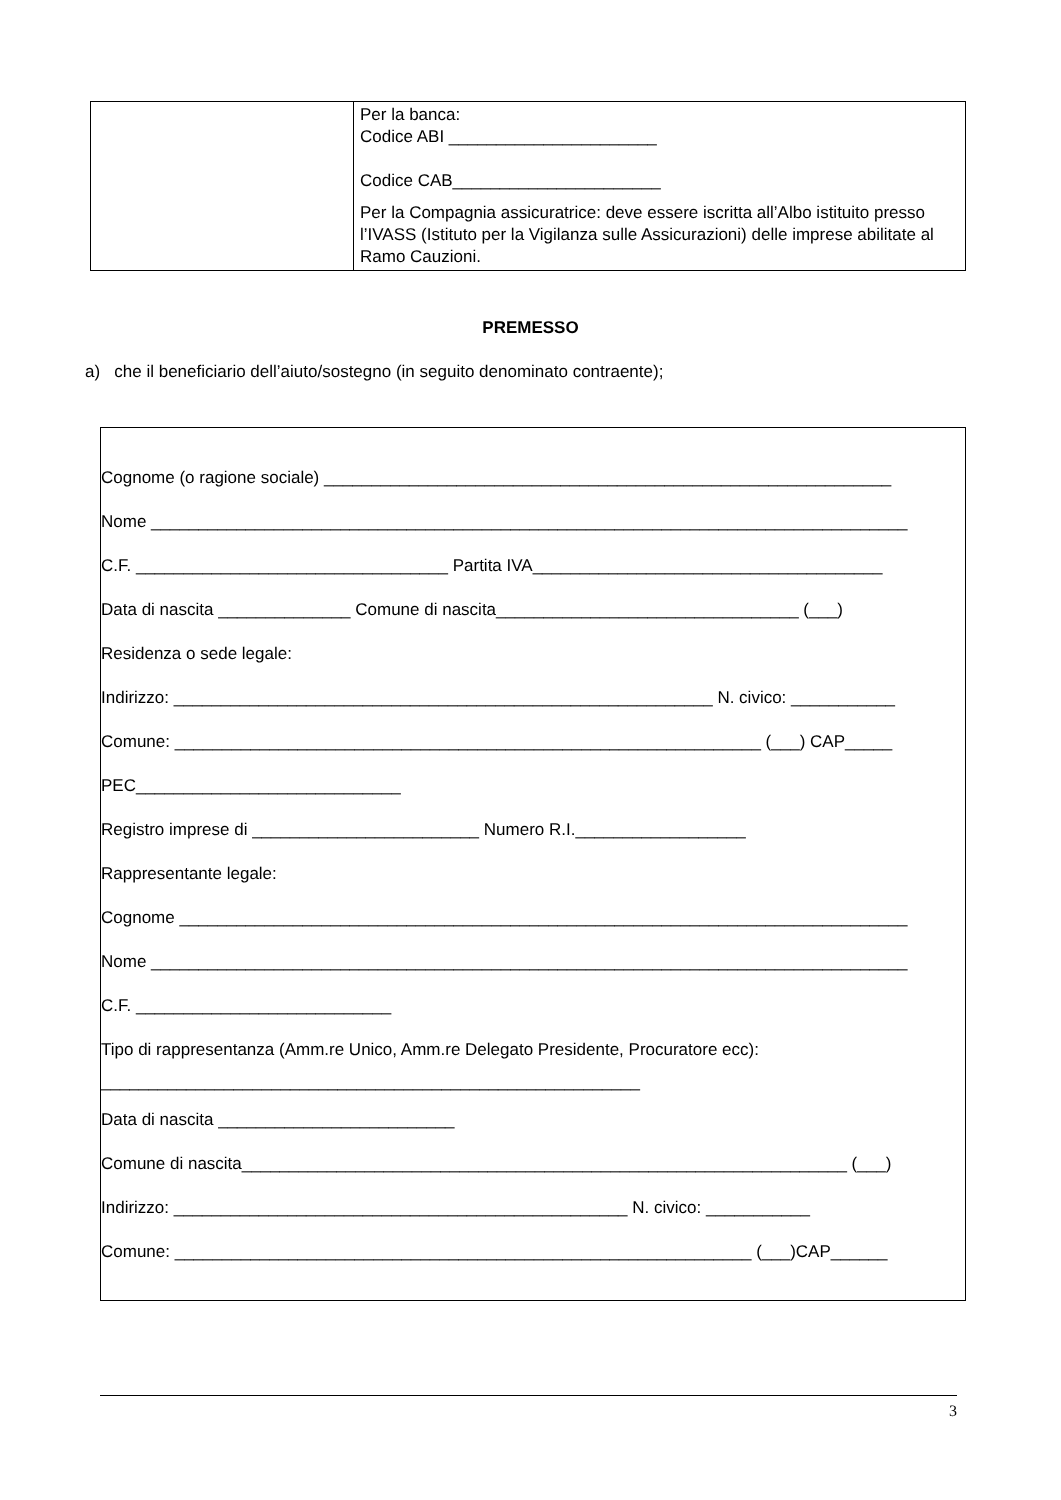| | Per la banca: Codice ABI ______________________ Codice CAB______________________ Per la Compagnia assicuratrice: deve essere iscritta all’Albo istituito presso l’IVASS (Istituto per la Vigilanza sulle Assicurazioni) delle imprese abilitate al Ramo Cauzioni. |
PREMESSO
a) che il beneficiario dell’aiuto/sostegno (in seguito denominato contraente);
Cognome (o ragione sociale) ____________________________________________________________
Nome ________________________________________________________________________________
C.F. _________________________________ Partita IVA_____________________________________
Data di nascita ______________ Comune di nascita________________________________ (___)
Residenza o sede legale:
Indirizzo: _________________________________________________________ N. civico: ___________
Comune: ______________________________________________________________ (___) CAP_____
PEC____________________________
Registro imprese di ________________________ Numero R.I.__________________
Rappresentante legale:
Cognome _____________________________________________________________________________
Nome ________________________________________________________________________________
C.F. ___________________________
Tipo di rappresentanza (Amm.re Unico, Amm.re Delegato Presidente, Procuratore ecc):
_________________________________________________________
Data di nascita _________________________
Comune di nascita________________________________________________________________ (___)
Indirizzo: ________________________________________________ N. civico: ___________
Comune: _____________________________________________________________ (___)CAP______
3